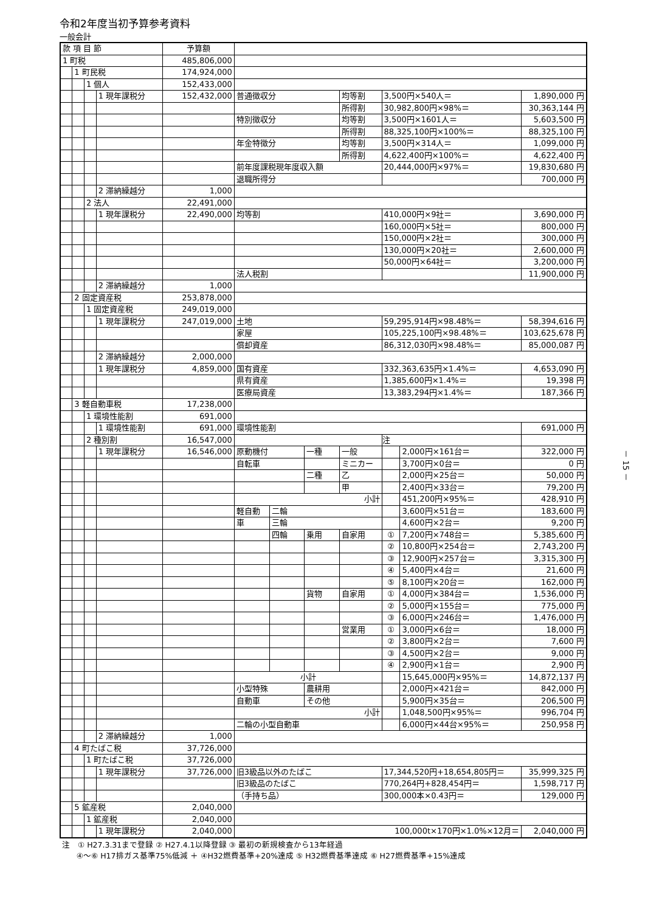令和2年度当初予算参考資料
一般会計
| 款 項 目 節 | | | | 予算額 | | | | | | | |
| 1 町税 | | | | 485,806,000 | | | | | | | |
| | 1 町民税 | | | 174,924,000 | | | | | | | |
| | | 1 個人 | | 152,433,000 | | | | | | | |
| | | | 1 現年課税分 | 152,432,000 | 普通徴収分 | | | 均等割 | 3,500円×540人＝ | | 1,890,000 円 |
| | | | | | | | | 所得割 | 30,982,800円×98%＝ | | 30,363,144 円 |
| | | | | | 特別徴収分 | | | 均等割 | 3,500円×1601人＝ | | 5,603,500 円 |
| | | | | | | | | 所得割 | 88,325,100円×100%＝ | | 88,325,100 円 |
| | | | | | 年金特徴分 | | | 均等割 | 3,500円×314人＝ | | 1,099,000 円 |
| | | | | | | | | 所得割 | 4,622,400円×100%＝ | | 4,622,400 円 |
| | | | | | 前年度課税現年度収入額 | | | | 20,444,000円×97%＝ | | 19,830,680 円 |
| | | | | | 退職所得分 | | | | | | 700,000 円 |
| | | | 2 滞納繰越分 | 1,000 | | | | | | | |
| | | 2 法人 | | 22,491,000 | | | | | | | |
| | | | 1 現年課税分 | 22,490,000 | 均等割 | | | | 410,000円×9社＝ | | 3,690,000 円 |
| | | | | | | | | | 160,000円×5社＝ | | 800,000 円 |
| | | | | | | | | | 150,000円×2社＝ | | 300,000 円 |
| | | | | | | | | | 130,000円×20社＝ | | 2,600,000 円 |
| | | | | | | | | | 50,000円×64社＝ | | 3,200,000 円 |
| | | | | | 法人税割 | | | | | | 11,900,000 円 |
| | | | 2 滞納繰越分 | 1,000 | | | | | | | |
| | 2 固定資産税 | | | 253,878,000 | | | | | | | |
| | | 1 固定資産税 | | 249,019,000 | | | | | | | |
| | | | 1 現年課税分 | 247,019,000 | 土地 | | | | 59,295,914円×98.48%＝ | | 58,394,616 円 |
| | | | | | 家屋 | | | | 105,225,100円×98.48%＝ | | 103,625,678 円 |
| | | | | | 償却資産 | | | | 86,312,030円×98.48%＝ | | 85,000,087 円 |
| | | | 2 滞納繰越分 | 2,000,000 | | | | | | | |
| | | | 1 現年課税分 | 4,859,000 | 国有資産 | | | | 332,363,635円×1.4%＝ | | 4,653,090 円 |
| | | | | | 県有資産 | | | | 1,385,600円×1.4%＝ | | 19,398 円 |
| | | | | | 医療局資産 | | | | 13,383,294円×1.4%＝ | | 187,366 円 |
| | 3 軽自動車税 | | | 17,238,000 | | | | | | | |
| | | 1 環境性能割 | | 691,000 | | | | | | | |
| | | | 1 環境性能割 | 691,000 | 環境性能割 | | | | | | 691,000 円 |
| | | 2 種別割 | | 16,547,000 | | | | | 注 | | |
| | | | 1 現年課税分 | 16,546,000 | 原動機付 | | 一種 | 一般 | | 2,000円×161台＝ | 322,000 円 |
| | | | | | 自転車 | | | ミニカー | | 3,700円×0台＝ | 0 円 |
| | | | | | | | 二種 | 乙 | | 2,000円×25台＝ | 50,000 円 |
| | | | | | | | | 甲 | | 2,400円×33台＝ | 79,200 円 |
| | | | | | 小計 | | | | | 451,200円×95%＝ | 428,910 円 |
| | | | | | 軽自動 | 二輪 | | | | 3,600円×51台＝ | 183,600 円 |
| | | | | | 車 | 三輪 | | | | 4,600円×2台＝ | 9,200 円 |
| | | | | | | 四輪 | 乗用 | 自家用 | ① | 7,200円×748台＝ | 5,385,600 円 |
| | | | | | | | | | ② | 10,800円×254台＝ | 2,743,200 円 |
| | | | | | | | | | ③ | 12,900円×257台＝ | 3,315,300 円 |
| | | | | | | | | | ④ | 5,400円×4台＝ | 21,600 円 |
| | | | | | | | | | ⑤ | 8,100円×20台＝ | 162,000 円 |
| | | | | | | | 貨物 | 自家用 | ① | 4,000円×384台＝ | 1,536,000 円 |
| | | | | | | | | | ② | 5,000円×155台＝ | 775,000 円 |
| | | | | | | | | | ③ | 6,000円×246台＝ | 1,476,000 円 |
| | | | | | | | | 営業用 | ① | 3,000円×6台＝ | 18,000 円 |
| | | | | | | | | | ② | 3,800円×2台＝ | 7,600 円 |
| | | | | | | | | | ③ | 4,500円×2台＝ | 9,000 円 |
| | | | | | | | | | ④ | 2,900円×1台＝ | 2,900 円 |
| | | | | | 小計 | | | | | 15,645,000円×95%＝ | 14,872,137 円 |
| | | | | | 小型特殊 | | 農耕用 | | | 2,000円×421台＝ | 842,000 円 |
| | | | | | 自動車 | | その他 | | | 5,900円×35台＝ | 206,500 円 |
| | | | | | 小計 | | | | | 1,048,500円×95%＝ | 996,704 円 |
| | | | | | 二輪の小型自動車 | | | | | 6,000円×44台×95%＝ | 250,958 円 |
| | | | 2 滞納繰越分 | 1,000 | | | | | | | |
| | 4 町たばこ税 | | | 37,726,000 | | | | | | | |
| | | 1 町たばこ税 | | 37,726,000 | | | | | | | |
| | | | 1 現年課税分 | 37,726,000 | 旧3級品以外のたばこ | | | | 17,344,520円+18,654,805円＝ | | 35,999,325 円 |
| | | | | | 旧3級品のたばこ | | | | 770,264円+828,454円＝ | | 1,598,717 円 |
| | | | | | （手持ち品） | | | | 300,000本×0.43円＝ | | 129,000 円 |
| | 5 鉱産税 | | | 2,040,000 | | | | | | | |
| | | 1 鉱産税 | | 2,040,000 | | | | | | | |
| | | | 1 現年課税分 | 2,040,000 | 100,000t×170円×1.0%×12月＝ | | | | | | 2,040,000 円 |
注　① H27.3.31まで登録 ② H27.4.1以降登録 ③ 最初の新規検査から13年経過
④～⑥ H17排ガス基準75%低減 ＋ ④H32燃費基準+20%達成 ⑤ H32燃費基準達成 ⑥ H27燃費基準+15%達成
－ 15 －